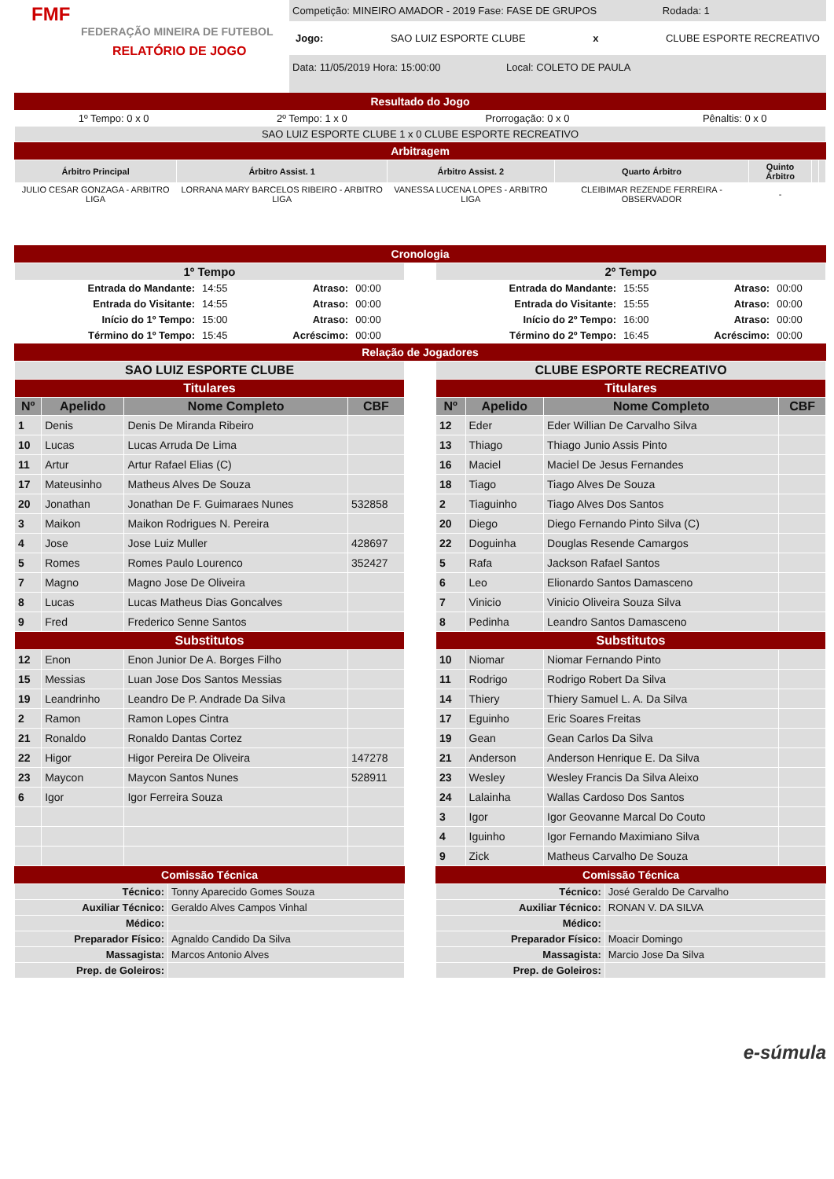FMF
FEDERAÇÃO MINEIRA DE FUTEBOL
RELATÓRIO DE JOGO
Competição: MINEIRO AMADOR - 2019 Fase: FASE DE GRUPOS Rodada: 1
Jogo: SAO LUIZ ESPORTE CLUBE x CLUBE ESPORTE RECREATIVO
Data: 11/05/2019 Hora: 15:00:00 Local: COLETO DE PAULA
Resultado do Jogo
| 1º Tempo: 0 x 0 | 2º Tempo: 1 x 0 | Prorrogação: 0 x 0 | Pênaltis: 0 x 0 |
| SAO LUIZ ESPORTE CLUBE 1 x 0 CLUBE ESPORTE RECREATIVO | | | |
Arbitragem
| Árbitro Principal | Árbitro Assist. 1 | Árbitro Assist. 2 | Quarto Árbitro | Quinto Árbitro | | |
| --- | --- | --- | --- | --- | --- | --- |
| JULIO CESAR GONZAGA - ARBITRO LIGA | LORRANA MARY BARCELOS RIBEIRO - ARBITRO LIGA | VANESSA LUCENA LOPES - ARBITRO LIGA | CLEIBIMAR REZENDE FERREIRA - OBSERVADOR | - | | |
Cronologia
| 1º Tempo | | | |
| --- | --- | --- | --- |
| Entrada do Mandante: | 14:55 | Atraso: | 00:00 |
| Entrada do Visitante: | 14:55 | Atraso: | 00:00 |
| Início do 1º Tempo: | 15:00 | Atraso: | 00:00 |
| Término do 1º Tempo: | 15:45 | Acréscimo: | 00:00 |
| 2º Tempo | | | |
| --- | --- | --- | --- |
| Entrada do Mandante: | 15:55 | Atraso: | 00:00 |
| Entrada do Visitante: | 15:55 | Atraso: | 00:00 |
| Início do 2º Tempo: | 16:00 | Atraso: | 00:00 |
| Término do 2º Tempo: | 16:45 | Acréscimo: | 00:00 |
Relação de Jogadores
| SAO LUIZ ESPORTE CLUBE | | | |
| --- | --- | --- | --- |
| Titulares | | | |
| Nº | Apelido | Nome Completo | CBF |
| 1 | Denis | Denis De Miranda Ribeiro | |
| 10 | Lucas | Lucas Arruda De Lima | |
| 11 | Artur | Artur Rafael Elias (C) | |
| 17 | Mateusinho | Matheus Alves De Souza | |
| 20 | Jonathan | Jonathan De F. Guimaraes Nunes | 532858 |
| 3 | Maikon | Maikon Rodrigues N. Pereira | |
| 4 | Jose | Jose Luiz Muller | 428697 |
| 5 | Romes | Romes Paulo Lourenco | 352427 |
| 7 | Magno | Magno Jose De Oliveira | |
| 8 | Lucas | Lucas Matheus Dias Goncalves | |
| 9 | Fred | Frederico Senne Santos | |
| Substitutos | | | |
| 12 | Enon | Enon Junior De A. Borges Filho | |
| 15 | Messias | Luan Jose Dos Santos Messias | |
| 19 | Leandrinho | Leandro De P. Andrade Da Silva | |
| 2 | Ramon | Ramon Lopes Cintra | |
| 21 | Ronaldo | Ronaldo Dantas Cortez | |
| 22 | Higor | Higor Pereira De Oliveira | 147278 |
| 23 | Maycon | Maycon Santos Nunes | 528911 |
| 6 | Igor | Igor Ferreira Souza | |
Comissão Técnica
| Técnico: | Tonny Aparecido Gomes Souza |
| Auxiliar Técnico: | Geraldo Alves Campos Vinhal |
| Médico: | |
| Preparador Físico: | Agnaldo Candido Da Silva |
| Massagista: | Marcos Antonio Alves |
| Prep. de Goleiros: | |
| CLUBE ESPORTE RECREATIVO | | | |
| --- | --- | --- | --- |
| Titulares | | | |
| Nº | Apelido | Nome Completo | CBF |
| 12 | Eder | Eder Willian De Carvalho Silva | |
| 13 | Thiago | Thiago Junio Assis Pinto | |
| 16 | Maciel | Maciel De Jesus Fernandes | |
| 18 | Tiago | Tiago Alves De Souza | |
| 2 | Tiaguinho | Tiago Alves Dos Santos | |
| 20 | Diego | Diego Fernando Pinto Silva (C) | |
| 22 | Doguinha | Douglas Resende Camargos | |
| 5 | Rafa | Jackson Rafael Santos | |
| 6 | Leo | Elionardo Santos Damasceno | |
| 7 | Vinicio | Vinicio Oliveira Souza Silva | |
| 8 | Pedinha | Leandro Santos Damasceno | |
| Substitutos | | | |
| 10 | Niomar | Niomar Fernando Pinto | |
| 11 | Rodrigo | Rodrigo Robert Da Silva | |
| 14 | Thiery | Thiery Samuel L. A. Da Silva | |
| 17 | Eguinho | Eric Soares Freitas | |
| 19 | Gean | Gean Carlos Da Silva | |
| 21 | Anderson | Anderson Henrique E. Da Silva | |
| 23 | Wesley | Wesley Francis Da Silva Aleixo | |
| 24 | Lalainha | Wallas Cardoso Dos Santos | |
| 3 | Igor | Igor Geovanne Marcal Do Couto | |
| 4 | Iguinho | Igor Fernando Maximiano Silva | |
| 9 | Zick | Matheus Carvalho De Souza | |
Comissão Técnica
| Técnico: | José Geraldo De Carvalho |
| Auxiliar Técnico: | RONAN V. DA SILVA |
| Médico: | |
| Preparador Físico: | Moacir Domingo |
| Massagista: | Marcio Jose Da Silva |
| Prep. de Goleiros: | |
e-súmula